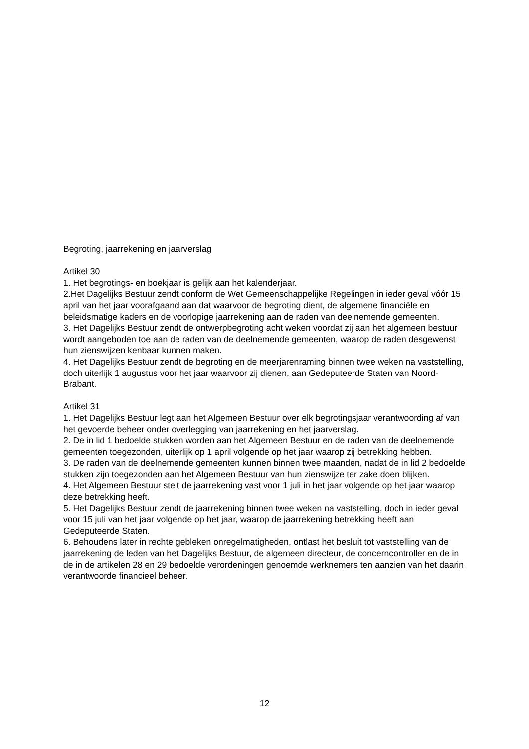Begroting, jaarrekening en jaarverslag
Artikel 30
1. Het begrotings- en boekjaar is gelijk aan het kalenderjaar.
2.Het Dagelijks Bestuur zendt conform de Wet Gemeenschappelijke Regelingen in ieder geval vóór 15 april van het jaar voorafgaand aan dat waarvoor de begroting dient, de algemene financiële en beleidsmatige kaders en de voorlopige jaarrekening aan de raden van deelnemende gemeenten.
3. Het Dagelijks Bestuur zendt de ontwerpbegroting acht weken voordat zij aan het algemeen bestuur wordt aangeboden toe aan de raden van de deelnemende gemeenten, waarop de raden desgewenst hun zienswijzen kenbaar kunnen maken.
4. Het Dagelijks Bestuur zendt de begroting en de meerjarenraming binnen twee weken na vaststelling, doch uiterlijk 1 augustus voor het jaar waarvoor zij dienen, aan Gedeputeerde Staten van Noord-Brabant.
Artikel 31
1. Het Dagelijks Bestuur legt aan het Algemeen Bestuur over elk begrotingsjaar verantwoording af van het gevoerde beheer onder overlegging van jaarrekening en het jaarverslag.
2. De in lid 1 bedoelde stukken worden aan het Algemeen Bestuur en de raden van de deelnemende gemeenten toegezonden, uiterlijk op 1 april volgende op het jaar waarop zij betrekking hebben.
3. De raden van de deelnemende gemeenten kunnen binnen twee maanden, nadat de in lid 2 bedoelde stukken zijn toegezonden aan het Algemeen Bestuur van hun zienswijze ter zake doen blijken.
4. Het Algemeen Bestuur stelt de jaarrekening vast voor 1 juli in het jaar volgende op het jaar waarop deze betrekking heeft.
5. Het Dagelijks Bestuur zendt de jaarrekening binnen twee weken na vaststelling, doch in ieder geval voor 15 juli van het jaar volgende op het jaar, waarop de jaarrekening betrekking heeft aan Gedeputeerde Staten.
6. Behoudens later in rechte gebleken onregelmatigheden, ontlast het besluit tot vaststelling van de jaarrekening de leden van het Dagelijks Bestuur, de algemeen directeur, de concerncontroller en de in de in de artikelen 28 en 29 bedoelde verordeningen genoemde werknemers ten aanzien van het daarin verantwoorde financieel beheer.
12